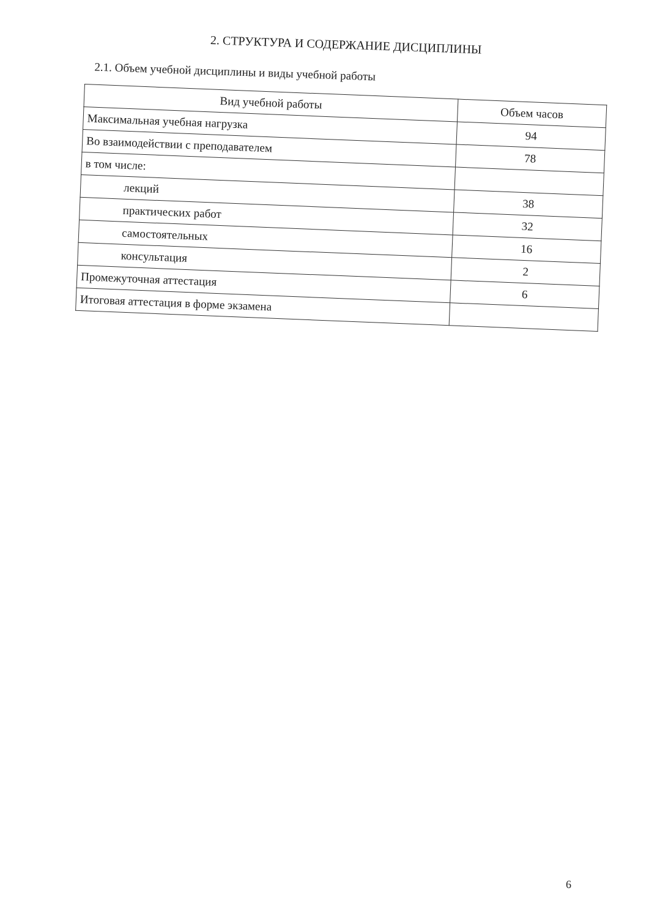2. СТРУКТУРА И СОДЕРЖАНИЕ ДИСЦИПЛИНЫ
2.1. Объем учебной дисциплины и виды учебной работы
| Вид учебной работы | Объем часов |
| --- | --- |
| Максимальная учебная нагрузка | 94 |
| Во взаимодействии с преподавателем | 78 |
| в том числе: | |
| лекций | 38 |
| практических работ | 32 |
| самостоятельных | 16 |
| консультация | 2 |
| Промежуточная аттестация | 6 |
| Итоговая аттестация в форме экзамена | |
6